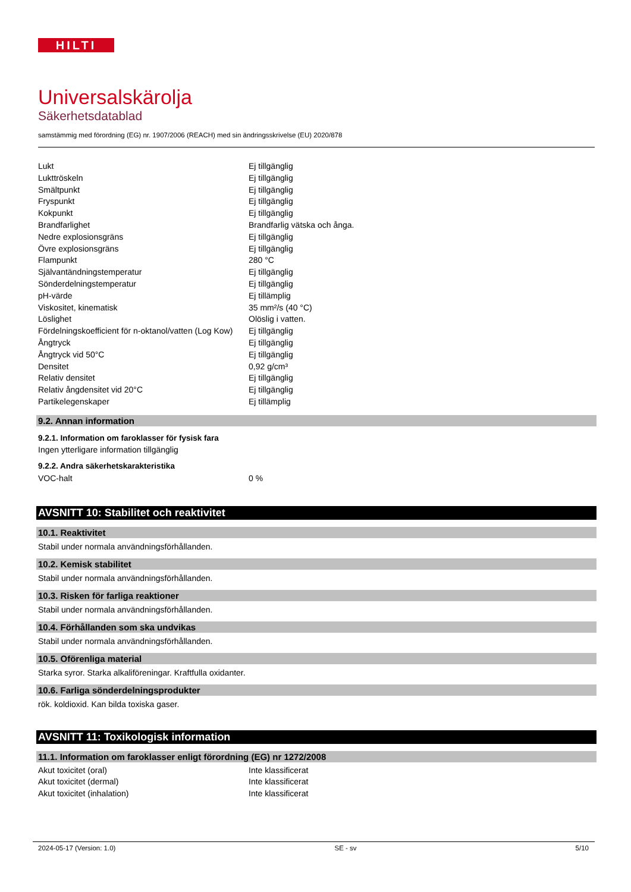HILTI
Universalskärolja
Säkerhetsdatablad
samstämmig med förordning (EG) nr. 1907/2006 (REACH) med sin ändringsskrivelse (EU) 2020/878
| Lukt | Ej tillgänglig |
| Lukttröskeln | Ej tillgänglig |
| Smältpunkt | Ej tillgänglig |
| Fryspunkt | Ej tillgänglig |
| Kokpunkt | Ej tillgänglig |
| Brandfarlighet | Brandfarlig vätska och ånga. |
| Nedre explosionsgräns | Ej tillgänglig |
| Övre explosionsgräns | Ej tillgänglig |
| Flampunkt | 280 °C |
| Självantändningstemperatur | Ej tillgänglig |
| Sönderdelningstemperatur | Ej tillgänglig |
| pH-värde | Ej tillämplig |
| Viskositet, kinematisk | 35 mm²/s (40 °C) |
| Löslighet | Olöslig i vatten. |
| Fördelningskoefficient för n-oktanol/vatten (Log Kow) | Ej tillgänglig |
| Ångtryck | Ej tillgänglig |
| Ångtryck vid 50°C | Ej tillgänglig |
| Densitet | 0,92 g/cm³ |
| Relativ densitet | Ej tillgänglig |
| Relativ ångdensitet vid 20°C | Ej tillgänglig |
| Partikelegenskaper | Ej tillämplig |
9.2. Annan information
9.2.1. Information om faroklasser för fysisk fara
Ingen ytterligare information tillgänglig
9.2.2. Andra säkerhetskarakteristika
| VOC-halt | 0 % |
AVSNITT 10: Stabilitet och reaktivitet
10.1. Reaktivitet
Stabil under normala användningsförhållanden.
10.2. Kemisk stabilitet
Stabil under normala användningsförhållanden.
10.3. Risken för farliga reaktioner
Stabil under normala användningsförhållanden.
10.4. Förhållanden som ska undvikas
Stabil under normala användningsförhållanden.
10.5. Oförenliga material
Starka syror. Starka alkaliföreningar. Kraftfulla oxidanter.
10.6. Farliga sönderdelningsprodukter
rök. koldioxid. Kan bilda toxiska gaser.
AVSNITT 11: Toxikologisk information
11.1. Information om faroklasser enligt förordning (EG) nr 1272/2008
| Akut toxicitet (oral) | Inte klassificerat |
| Akut toxicitet (dermal) | Inte klassificerat |
| Akut toxicitet (inhalation) | Inte klassificerat |
2024-05-17 (Version: 1.0) SE - sv 5/10